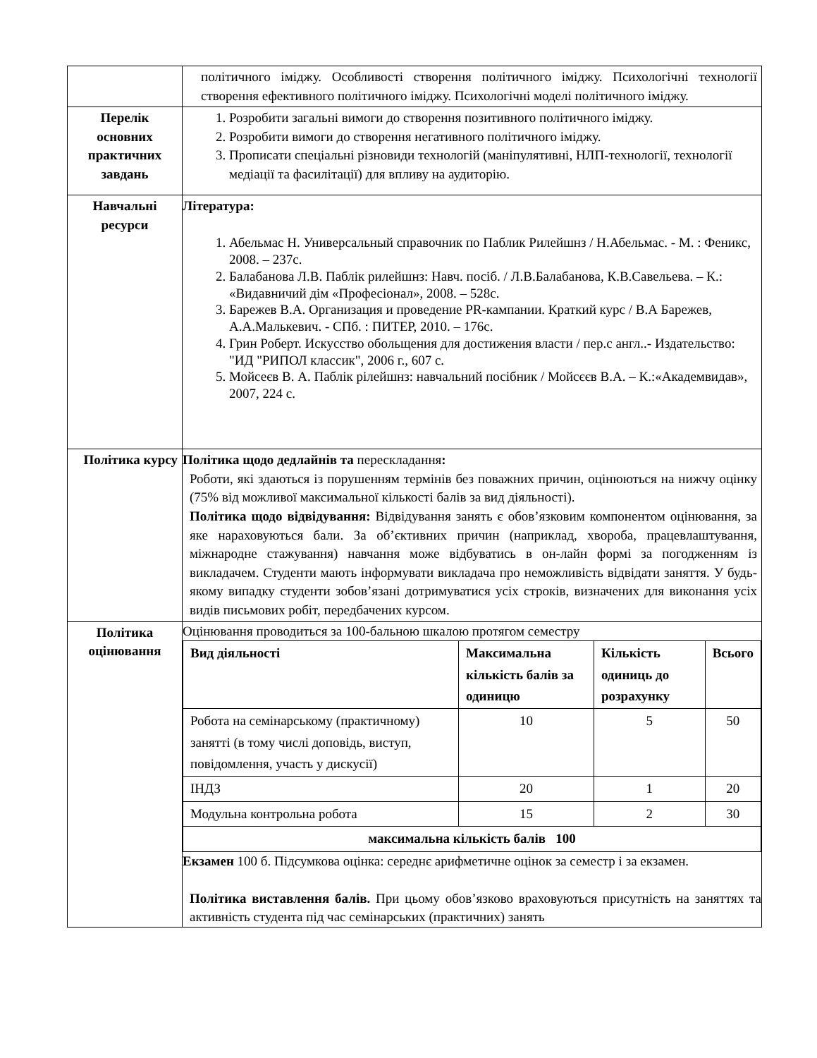| | політичного іміджу. Особливості створення політичного іміджу. Психологічні технології створення ефективного політичного іміджу. Психологічні моделі політичного іміджу. |
| Перелік основних практичних завдань | 1. Розробити загальні вимоги до створення позитивного політичного іміджу. 2. Розробити вимоги до створення негативного політичного іміджу. 3. Прописати спеціальні різновиди технологій (маніпулятивні, НЛП-технології, технології медіації та фасилітації) для впливу на аудиторію. |
| Навчальні ресурси | Література: 1. Абельмас Н. Универсальный справочник по Паблик Рилейшнз / Н.Абельмас. - М. : Феникс, 2008. – 237с. 2. Балабанова Л.В. Паблік рилейшнз: Навч. посіб. / Л.В.Балабанова, К.В.Савельева. – К.: «Видавничий дім «Професіонал», 2008. – 528с. 3. Барежев В.А. Организация и проведение PR-кампании. Краткий курс / В.А Барежев, А.А.Малькевич. - СПб. : ПИТЕР, 2010. – 176с. 4. Грин Роберт. Искусство обольщения для достижения власти / пер.с англ..- Издательство: "ИД "РИПОЛ классик", 2006 г., 607 с. 5. Мойсеєв В. А. Паблік рілейшнз: навчальний посібник / Мойсєєв В.А. – К.:«Академвидав», 2007, 224 с. |
| Політика курсу | Політика щодо дедлайнів та перескладання : Роботи, які здаються із порушенням термінів без поважних причин, оцінюються на нижчу оцінку (75% від можливої максимальної кількості балів за вид діяльності). Політика щодо відвідування: Відвідування занять є обов’язковим компонентом оцінювання, за яке нараховуються бали. За об’єктивних причин (наприклад, хвороба, працевлаштування, міжнародне стажування) навчання може відбуватись в он-лайн формі за погодженням із викладачем. Студенти мають інформувати викладача про неможливість відвідати заняття. У будь-якому випадку студенти зобов’язані дотримуватися усіх строків, визначених для виконання усіх видів письмових робіт, передбачених курсом. |
| Політика оцінювання | Оцінювання проводиться за 100-бальною шкалою протягом семестру / Вид діяльності / Максимальна кількість балів за одиницю / Кількість одиниць до розрахунку / Всього / / --- / --- / --- / --- / / Робота на семінарському (практичному) занятті (в тому числі доповідь, виступ, повідомлення, участь у дискусії) / 10 / 5 / 50 / / ІНДЗ / 20 / 1 / 20 / / Модульна контрольна робота / 15 / 2 / 30 / / максимальна кількість балів 100 / / / / Екзамен 100 б. Підсумкова оцінка: середнє арифметичне оцінок за семестр і за екзамен. Політика виставлення балів. При цьому обов’язково враховуються присутність на заняттях та активність студента під час семінарських (практичних) занять |